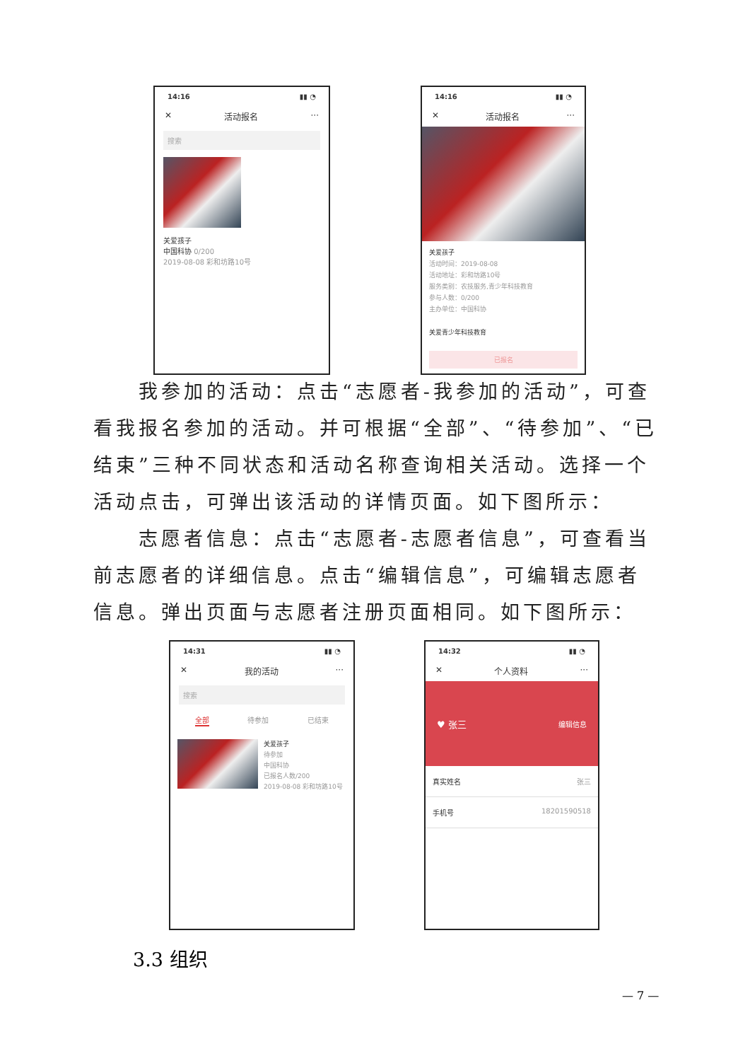14:16 ▮▮ ◔
✕ 活动报名 ···
搜索
关爱孩子
中国科协 0/200
2019-08-08 彩和坊路10号
14:16 ▮▮ ◔
✕ 活动报名 ···
关爱孩子
活动时间：2019-08-08
活动地址：彩和坊路10号
服务类别：农技服务,青少年科技教育
参与人数：0/200
主办单位：中国科协
关爱青少年科技教育
已报名
　　我参加的活动：点击“志愿者-我参加的活动”，可查看我报名参加的活动。并可根据“全部”、“待参加”、“已结束”三种不同状态和活动名称查询相关活动。选择一个活动点击，可弹出该活动的详情页面。如下图所示：
　　志愿者信息：点击“志愿者-志愿者信息”，可查看当前志愿者的详细信息。点击“编辑信息”，可编辑志愿者信息。弹出页面与志愿者注册页面相同。如下图所示：
14:31 ▮▮ ◔
✕ 我的活动 ···
搜索
全部 待参加 已结束
关爱孩子
待参加
中国科协
已报名人数/200
2019-08-08 彩和坊路10号
14:32 ▮▮ ◔
✕ 个人资料 ···
♥ 张三 编辑信息
真实姓名 张三
手机号 18201590518
3.3 组织
— 7 —